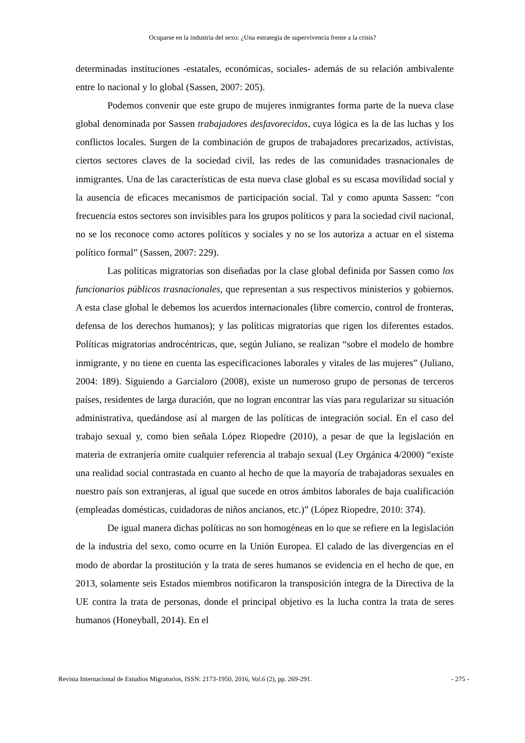Ocuparse en la industria del sexo: ¿Una estrategia de supervivencia frente a la crisis?
determinadas instituciones -estatales, económicas, sociales- además de su relación ambivalente entre lo nacional y lo global (Sassen, 2007: 205).
Podemos convenir que este grupo de mujeres inmigrantes forma parte de la nueva clase global denominada por Sassen trabajadores desfavorecidos, cuya lógica es la de las luchas y los conflictos locales. Surgen de la combinación de grupos de trabajadores precarizados, activistas, ciertos sectores claves de la sociedad civil, las redes de las comunidades trasnacionales de inmigrantes. Una de las características de esta nueva clase global es su escasa movilidad social y la ausencia de eficaces mecanismos de participación social. Tal y como apunta Sassen: “con frecuencia estos sectores son invisibles para los grupos políticos y para la sociedad civil nacional, no se los reconoce como actores políticos y sociales y no se los autoriza a actuar en el sistema político formal” (Sassen, 2007: 229).
Las políticas migratorias son diseñadas por la clase global definida por Sassen como los funcionarios públicos trasnacionales, que representan a sus respectivos ministerios y gobiernos. A esta clase global le debemos los acuerdos internacionales (libre comercio, control de fronteras, defensa de los derechos humanos); y las políticas migratorias que rigen los diferentes estados. Políticas migratorias androcéntricas, que, según Juliano, se realizan “sobre el modelo de hombre inmigrante, y no tiene en cuenta las especificaciones laborales y vitales de las mujeres” (Juliano, 2004: 189). Siguiendo a Garcialoro (2008), existe un numeroso grupo de personas de terceros países, residentes de larga duración, que no logran encontrar las vías para regularizar su situación administrativa, quedándose así al margen de las políticas de integración social. En el caso del trabajo sexual y, como bien señala López Riopedre (2010), a pesar de que la legislación en materia de extranjería omite cualquier referencia al trabajo sexual (Ley Orgánica 4/2000) “existe una realidad social contrastada en cuanto al hecho de que la mayoría de trabajadoras sexuales en nuestro país son extranjeras, al igual que sucede en otros ámbitos laborales de baja cualificación (empleadas domésticas, cuidadoras de niños ancianos, etc.)” (López Riopedre, 2010: 374).
De igual manera dichas políticas no son homogéneas en lo que se refiere en la legislación de la industria del sexo, como ocurre en la Unión Europea. El calado de las divergencias en el modo de abordar la prostitución y la trata de seres humanos se evidencia en el hecho de que, en 2013, solamente seis Estados miembros notificaron la transposición íntegra de la Directiva de la UE contra la trata de personas, donde el principal objetivo es la lucha contra la trata de seres humanos (Honeyball, 2014). En el
Revista Internacional de Estudios Migratorios, ISSN: 2173-1950, 2016, Vol.6 (2), pp. 269-291. - 275 -